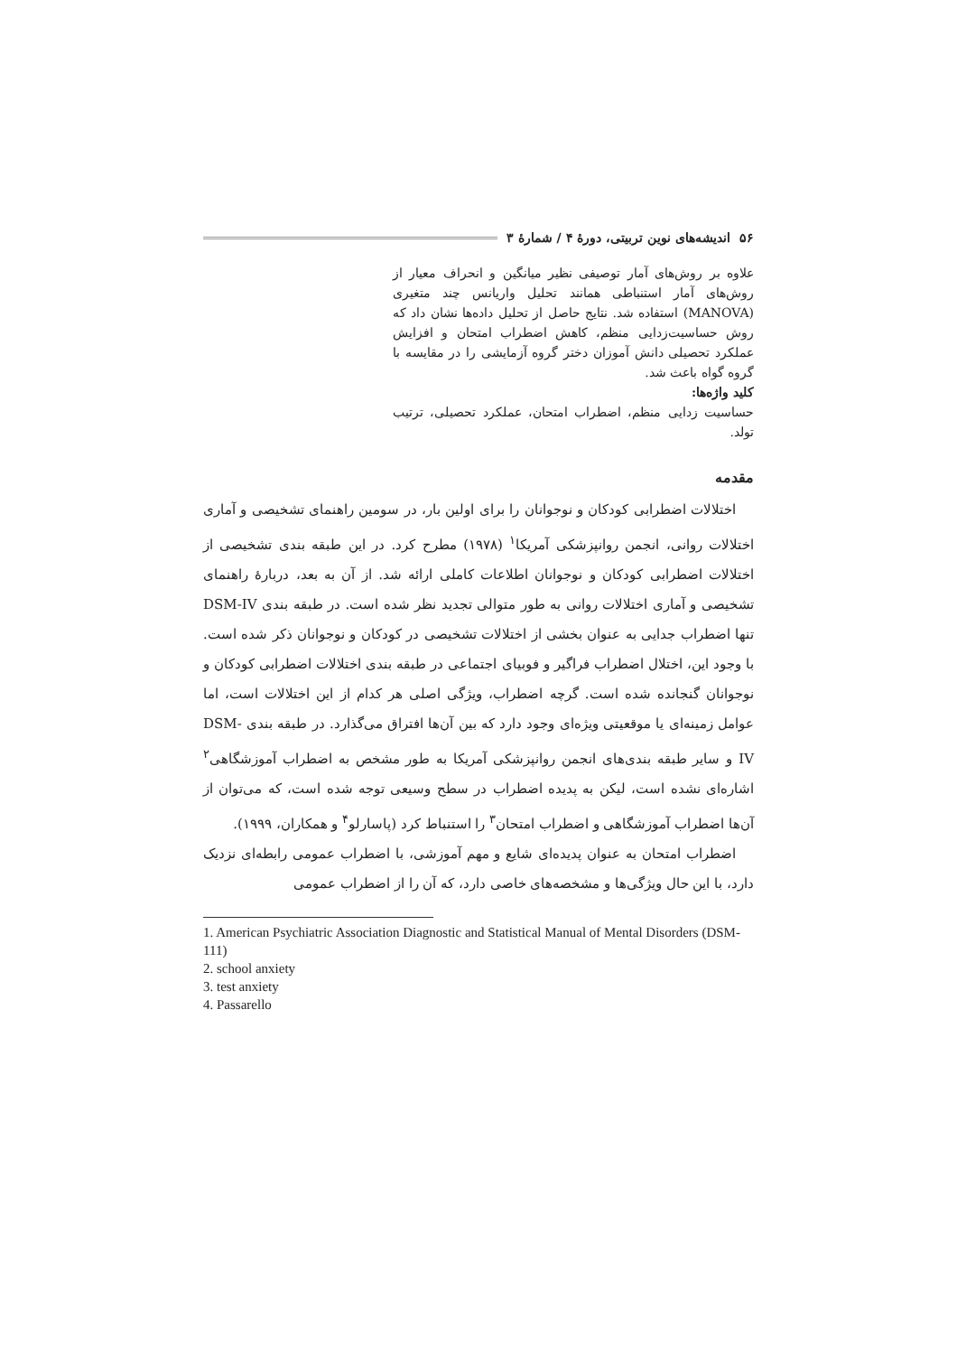۵۶ اندیشه‌های نوین تربیتی، دورهٔ ۴ / شمارهٔ ۳
علاوه بر روش‌های آمار توصیفی نظیر میانگین و انحراف معیار از روش‌های آمار استنباطی همانند تحلیل واریانس چند متغیری (MANOVA) استفاده شد. نتایج حاصل از تحلیل داده‌ها نشان داد که روش حساسیت‌زدایی منظم، کاهش اضطراب امتحان و افزایش عملکرد تحصیلی دانش آموزان دختر گروه آزمایشی را در مقایسه با گروه گواه باعث شد.
کلید واژه‌ها:
حساسیت زدایی منظم، اضطراب امتحان، عملکرد تحصیلی، ترتیب تولد.
مقدمه
اختلالات اضطرابی کودکان و نوجوانان را برای اولین بار، در سومین راهنمای تشخیصی و آماری اختلالات روانی، انجمن روانپزشکی آمریکا<sup>۱</sup> (۱۹۷۸) مطرح کرد. در این طبقه بندی تشخیصی از اختلالات اضطرابی کودکان و نوجوانان اطلاعات کاملی ارائه شد. از آن به بعد، دربارهٔ راهنمای تشخیصی و آماری اختلالات روانی به طور متوالی تجدید نظر شده است. در طبقه بندی DSM-IV تنها اضطراب جدایی به عنوان بخشی از اختلالات تشخیصی در کودکان و نوجوانان ذکر شده است. با وجود این، اختلال اضطراب فراگیر و فوبیای اجتماعی در طبقه بندی اختلالات اضطرابی کودکان و نوجوانان گنجانده شده است. گرچه اضطراب، ویژگی اصلی هر کدام از این اختلالات است، اما عوامل زمینه‌ای یا موقعیتی ویژه‌ای وجود دارد که بین آن‌ها افتراق می‌گذارد. در طبقه بندی DSM-IV و سایر طبقه بندی‌های انجمن روانپزشکی آمریکا به طور مشخص به اضطراب آموزشگاهی<sup>۲</sup> اشاره‌ای نشده است، لیکن به پدیده اضطراب در سطح وسیعی توجه شده است، که می‌توان از آن‌ها اضطراب آموزشگاهی و اضطراب امتحان<sup>۳</sup> را استنباط کرد (پاسارلو<sup>۴</sup> و همکاران، ۱۹۹۹).
اضطراب امتحان به عنوان پدیده‌ای شایع و مهم آموزشی، با اضطراب عمومی رابطه‌ای نزدیک دارد، با این حال ویژگی‌ها و مشخصه‌های خاصی دارد، که آن را از اضطراب عمومی
1. American Psychiatric Association Diagnostic and Statistical Manual of Mental Disorders (DSM-111)
2. school anxiety
3. test anxiety
4. Passarello